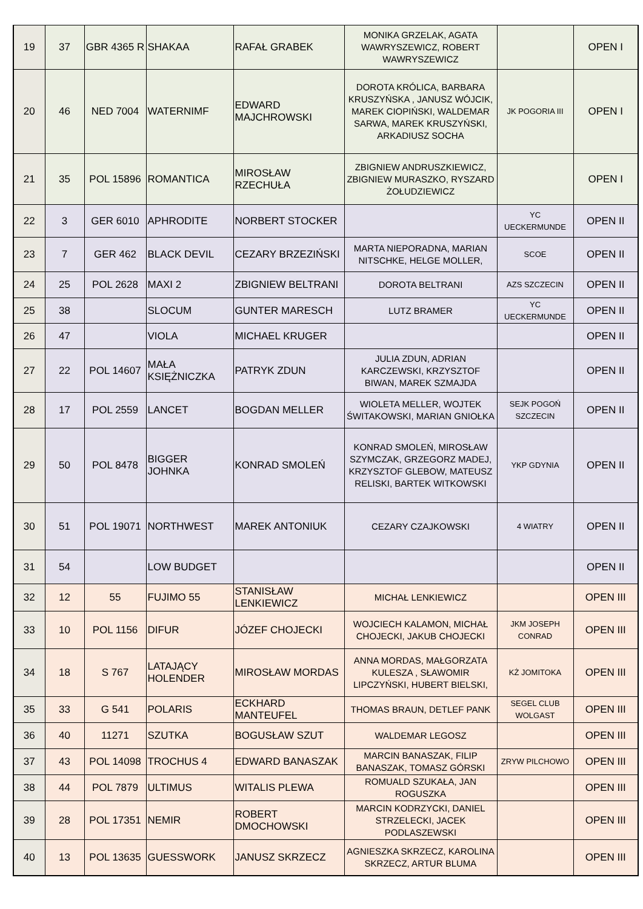| 19 | 37 | GBR 4365 R | SHAKAA | RAFAŁ GRABEK | MONIKA GRZELAK, AGATA WAWRYSZEWICZ, ROBERT WAWRYSZEWICZ | | OPEN I |
| 20 | 46 | NED 7004 | WATERNIMF | EDWARD MAJCHROWSKI | DOROTA KRÓLICA, BARBARA KRUSZYŃSKA , JANUSZ WÓJCIK, MAREK CIOPIŃSKI, WALDEMAR SARWA, MAREK KRUSZYŃSKI, ARKADIUSZ SOCHA | JK POGORIA III | OPEN I |
| 21 | 35 | POL 15896 | ROMANTICA | MIROSŁAW RZECHUŁA | ZBIGNIEW ANDRUSZKIEWICZ, ZBIGNIEW MURASZKO, RYSZARD ŻOŁUDZIEWICZ | | OPEN I |
| 22 | 3 | GER 6010 | APHRODITE | NORBERT STOCKER | | YC UECKERMUNDE | OPEN II |
| 23 | 7 | GER 462 | BLACK DEVIL | CEZARY BRZEZIŃSKI | MARTA NIEPORADNA, MARIAN NITSCHKE, HELGE MOLLER, | SCOE | OPEN II |
| 24 | 25 | POL 2628 | MAXI 2 | ZBIGNIEW BELTRANI | DOROTA BELTRANI | AZS SZCZECIN | OPEN II |
| 25 | 38 | | SLOCUM | GUNTER MARESCH | LUTZ BRAMER | YC UECKERMUNDE | OPEN II |
| 26 | 47 | | VIOLA | MICHAEL KRUGER | | | OPEN II |
| 27 | 22 | POL 14607 | MAŁA KSIĘŻNICZKA | PATRYK ZDUN | JULIA ZDUN, ADRIAN KARCZEWSKI, KRZYSZTOF BIWAN, MAREK SZMAJDA | | OPEN II |
| 28 | 17 | POL 2559 | LANCET | BOGDAN MELLER | WIOLETA MELLER, WOJTEK ŚWITAKOWSKI, MARIAN GNIOŁKA | SEJK POGOŃ SZCZECIN | OPEN II |
| 29 | 50 | POL 8478 | BIGGER JOHNKA | KONRAD SMOLEŃ | KONRAD SMOLEŃ, MIROSŁAW SZYMCZAK, GRZEGORZ MADEJ, KRZYSZTOF GLEBOW, MATEUSZ RELISKI, BARTEK WITKOWSKI | YKP GDYNIA | OPEN II |
| 30 | 51 | POL 19071 | NORTHWEST | MAREK ANTONIUK | CEZARY CZAJKOWSKI | 4 WIATRY | OPEN II |
| 31 | 54 | | LOW BUDGET | | | | OPEN II |
| 32 | 12 | 55 | FUJIMO 55 | STANISŁAW LENKIEWICZ | MICHAŁ LENKIEWICZ | | OPEN III |
| 33 | 10 | POL 1156 | DIFUR | JÓZEF CHOJECKI | WOJCIECH KALAMON, MICHAŁ CHOJECKI, JAKUB CHOJECKI | JKM JOSEPH CONRAD | OPEN III |
| 34 | 18 | S 767 | LATAJĄCY HOLENDER | MIROSŁAW MORDAS | ANNA MORDAS, MAŁGORZATA KULESZA , SŁAWOMIR LIPCZYŃSKI, HUBERT BIELSKI, | KŻ JOMITOKA | OPEN III |
| 35 | 33 | G 541 | POLARIS | ECKHARD MANTEUFEL | THOMAS BRAUN, DETLEF PANK | SEGEL CLUB WOLGAST | OPEN III |
| 36 | 40 | 11271 | SZUTKA | BOGUSŁAW SZUT | WALDEMAR LEGOSZ | | OPEN III |
| 37 | 43 | POL 14098 | TROCHUS 4 | EDWARD BANASZAK | MARCIN BANASZAK, FILIP BANASZAK, TOMASZ GÓRSKI | ZRYW PILCHOWO | OPEN III |
| 38 | 44 | POL 7879 | ULTIMUS | WITALIS PLEWA | ROMUALD SZUKAŁA, JAN ROGUSZKA | | OPEN III |
| 39 | 28 | POL 17351 | NEMIR | ROBERT DMOCHOWSKI | MARCIN KODRZYCKI, DANIEL STRZELECKI, JACEK PODLASZEWSKI | | OPEN III |
| 40 | 13 | POL 13635 | GUESSWORK | JANUSZ SKRZECZ | AGNIESZKA SKRZECZ, KAROLINA SKRZECZ, ARTUR BLUMA | | OPEN III |